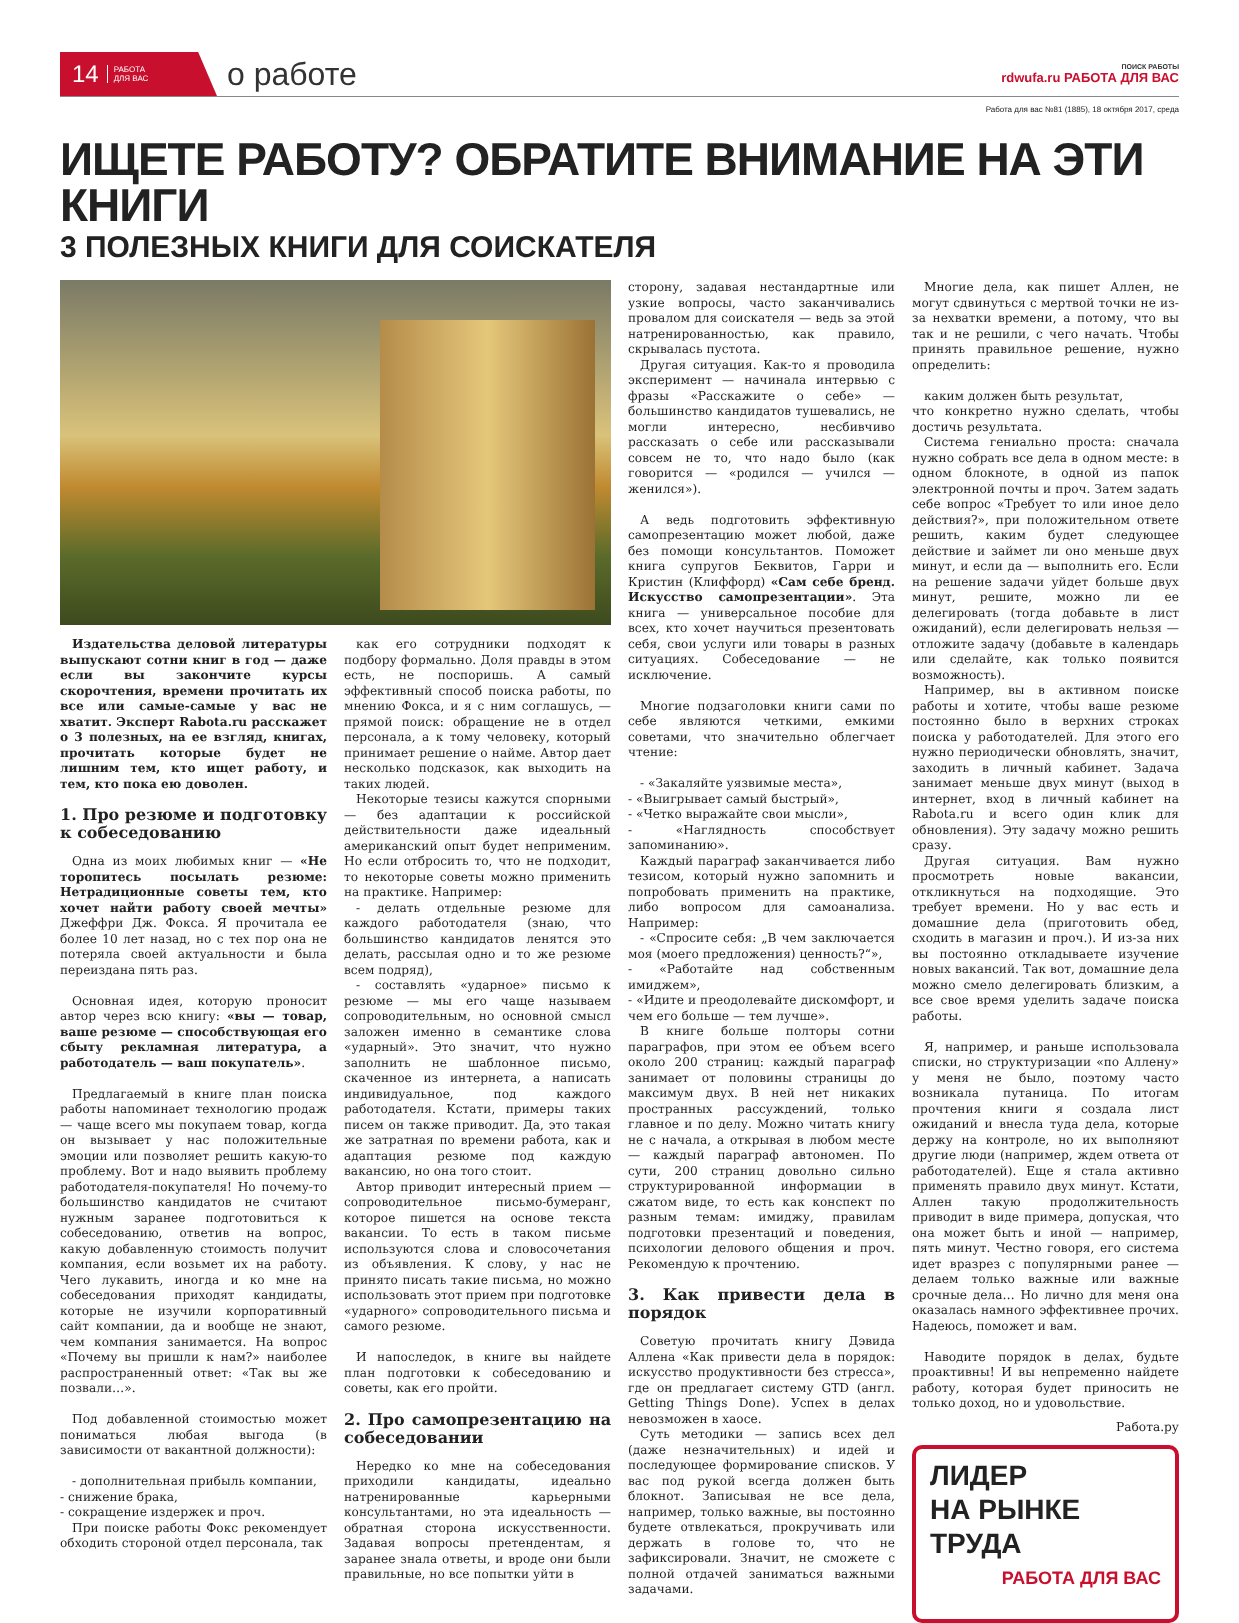14 РАБОТА
ДЛЯ ВАС
о работе
ПОИСК РАБОТЫ
rdwufa.ru РАБОТА ДЛЯ ВАС
Работа для вас №81 (1885), 18 октября 2017, среда
ИЩЕТЕ РАБОТУ? ОБРАТИТЕ ВНИМАНИЕ НА ЭТИ КНИГИ
3 ПОЛЕЗНЫХ КНИГИ ДЛЯ СОИСКАТЕЛЯ
Издательства деловой литературы выпускают сотни книг в год — даже если вы закончите курсы скорочтения, времени прочитать их все или самые-самые у вас не хватит. Эксперт Rabota.ru расскажет о 3 полезных, на ее взгляд, книгах, прочитать которые будет не лишним тем, кто ищет работу, и тем, кто пока ею доволен.
1. Про резюме и подготовку к собеседованию
Одна из моих любимых книг — «Не торопитесь посылать резюме: Нетрадиционные советы тем, кто хочет найти работу своей мечты» Джеффри Дж. Фокса. Я прочитала ее более 10 лет назад, но с тех пор она не потеряла своей актуальности и была переиздана пять раз.
Основная идея, которую проносит автор через всю книгу: «вы — товар, ваше резюме — способствующая его сбыту рекламная литература, а работодатель — ваш покупатель».
Предлагаемый в книге план поиска работы напоминает технологию продаж — чаще всего мы покупаем товар, когда он вызывает у нас положительные эмоции или позволяет решить какую-то проблему. Вот и надо выявить проблему работодателя-покупателя! Но почему-то большинство кандидатов не считают нужным заранее подготовиться к собеседованию, ответив на вопрос, какую добавленную стоимость получит компания, если возьмет их на работу. Чего лукавить, иногда и ко мне на собеседования приходят кандидаты, которые не изучили корпоративный сайт компании, да и вообще не знают, чем компания занимается. На вопрос «Почему вы пришли к нам?» наиболее распространенный ответ: «Так вы же позвали…».
Под добавленной стоимостью может пониматься любая выгода (в зависимости от вакантной должности):
- дополнительная прибыль компании,
- снижение брака,
- сокращение издержек и проч.
При поиске работы Фокс рекомендует обходить стороной отдел персонала, так
как его сотрудники подходят к подбору формально. Доля правды в этом есть, не поспоришь. А самый эффективный способ поиска работы, по мнению Фокса, и я с ним соглашусь, — прямой поиск: обращение не в отдел персонала, а к тому человеку, который принимает решение о найме. Автор дает несколько подсказок, как выходить на таких людей.
Некоторые тезисы кажутся спорными — без адаптации к российской действительности даже идеальный американский опыт будет неприменим. Но если отбросить то, что не подходит, то некоторые советы можно применить на практике. Например:
- делать отдельные резюме для каждого работодателя (знаю, что большинство кандидатов ленятся это делать, рассылая одно и то же резюме всем подряд),
- составлять «ударное» письмо к резюме — мы его чаще называем сопроводительным, но основной смысл заложен именно в семантике слова «ударный». Это значит, что нужно заполнить не шаблонное письмо, скаченное из интернета, а написать индивидуальное, под каждого работодателя. Кстати, примеры таких писем он также приводит. Да, это такая же затратная по времени работа, как и адаптация резюме под каждую вакансию, но она того стоит.
Автор приводит интересный прием — сопроводительное письмо-бумеранг, которое пишется на основе текста вакансии. То есть в таком письме используются слова и словосочетания из объявления. К слову, у нас не принято писать такие письма, но можно использовать этот прием при подготовке «ударного» сопроводительного письма и самого резюме.
И напоследок, в книге вы найдете план подготовки к собеседованию и советы, как его пройти.
2. Про самопрезентацию на собеседовании
Нередко ко мне на собеседования приходили кандидаты, идеально натренированные карьерными консультантами, но эта идеальность — обратная сторона искусственности. Задавая вопросы претендентам, я заранее знала ответы, и вроде они были правильные, но все попытки уйти в
сторону, задавая нестандартные или узкие вопросы, часто заканчивались провалом для соискателя — ведь за этой натренированностью, как правило, скрывалась пустота.
Другая ситуация. Как-то я проводила эксперимент — начинала интервью с фразы «Расскажите о себе» — большинство кандидатов тушевались, не могли интересно, несбивчиво рассказать о себе или рассказывали совсем не то, что надо было (как говорится — «родился — учился — женился»).
А ведь подготовить эффективную самопрезентацию может любой, даже без помощи консультантов. Поможет книга супругов Беквитов, Гарри и Кристин (Клиффорд) «Сам себе бренд. Искусство самопрезентации». Эта книга — универсальное пособие для всех, кто хочет научиться презентовать себя, свои услуги или товары в разных ситуациях. Собеседование — не исключение.
Многие подзаголовки книги сами по себе являются четкими, емкими советами, что значительно облегчает чтение:
- «Закаляйте уязвимые места»,
- «Выигрывает самый быстрый»,
- «Четко выражайте свои мысли»,
- «Наглядность способствует запоминанию».
Каждый параграф заканчивается либо тезисом, который нужно запомнить и попробовать применить на практике, либо вопросом для самоанализа. Например:
- «Спросите себя: „В чем заключается моя (моего предложения) ценность?“»,
- «Работайте над собственным имиджем»,
- «Идите и преодолевайте дискомфорт, и чем его больше — тем лучше».
В книге больше полторы сотни параграфов, при этом ее объем всего около 200 страниц: каждый параграф занимает от половины страницы до максимум двух. В ней нет никаких пространных рассуждений, только главное и по делу. Можно читать книгу не с начала, а открывая в любом месте — каждый параграф автономен. По сути, 200 страниц довольно сильно структурированной информации в сжатом виде, то есть как конспект по разным темам: имиджу, правилам подготовки презентаций и поведения, психологии делового общения и проч. Рекомендую к прочтению.
3. Как привести дела в порядок
Советую прочитать книгу Дэвида Аллена «Как привести дела в порядок: искусство продуктивности без стресса», где он предлагает систему GTD (англ. Getting Things Done). Успех в делах невозможен в хаосе.
Суть методики — запись всех дел (даже незначительных) и идей и последующее формирование списков. У вас под рукой всегда должен быть блокнот. Записывая не все дела, например, только важные, вы постоянно будете отвлекаться, прокручивать или держать в голове то, что не зафиксировали. Значит, не сможете с полной отдачей заниматься важными задачами.
Многие дела, как пишет Аллен, не могут сдвинуться с мертвой точки не из-за нехватки времени, а потому, что вы так и не решили, с чего начать. Чтобы принять правильное решение, нужно определить:
каким должен быть результат,
что конкретно нужно сделать, чтобы достичь результата.
Система гениально проста: сначала нужно собрать все дела в одном месте: в одном блокноте, в одной из папок электронной почты и проч. Затем задать себе вопрос «Требует то или иное дело действия?», при положительном ответе решить, каким будет следующее действие и займет ли оно меньше двух минут, и если да — выполнить его. Если на решение задачи уйдет больше двух минут, решите, можно ли ее делегировать (тогда добавьте в лист ожиданий), если делегировать нельзя — отложите задачу (добавьте в календарь или сделайте, как только появится возможность).
Например, вы в активном поиске работы и хотите, чтобы ваше резюме постоянно было в верхних строках поиска у работодателей. Для этого его нужно периодически обновлять, значит, заходить в личный кабинет. Задача занимает меньше двух минут (выход в интернет, вход в личный кабинет на Rabota.ru и всего один клик для обновления). Эту задачу можно решить сразу.
Другая ситуация. Вам нужно просмотреть новые вакансии, откликнуться на подходящие. Это требует времени. Но у вас есть и домашние дела (приготовить обед, сходить в магазин и проч.). И из-за них вы постоянно откладываете изучение новых вакансий. Так вот, домашние дела можно смело делегировать близким, а все свое время уделить задаче поиска работы.
Я, например, и раньше использовала списки, но структуризации «по Аллену» у меня не было, поэтому часто возникала путаница. По итогам прочтения книги я создала лист ожиданий и внесла туда дела, которые держу на контроле, но их выполняют другие люди (например, ждем ответа от работодателей). Еще я стала активно применять правило двух минут. Кстати, Аллен такую продолжительность приводит в виде примера, допуская, что она может быть и иной — например, пять минут. Честно говоря, его система идет вразрез с популярными ранее — делаем только важные или важные срочные дела… Но лично для меня она оказалась намного эффективнее прочих. Надеюсь, поможет и вам.
Наводите порядок в делах, будьте проактивны! И вы непременно найдете работу, которая будет приносить не только доход, но и удовольствие.
Работа.ру
ЛИДЕР
НА РЫНКЕ
ТРУДА
РАБОТА ДЛЯ ВАС